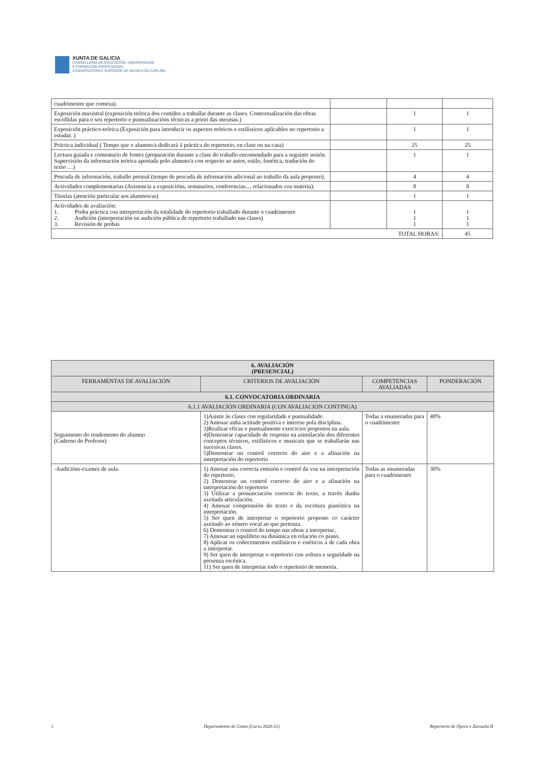XUNTA DE GALICIA
CONSELLERÍA DE EDUCACIÓN, UNIVERSIDADE
E FORMACIÓN PROFESIONAL
CONSERVATORIO SUPERIOR DE MÚSICA DA CORUÑA
| cuadrimestre que comeza). | | | |
| Exposición maxistral (exposición teórica dos contidos a traballar durante as clases. Contextualización das obras escollidas para o seu repertorio e puntualizacións técnicas a priori das mesmas.) | | 1 | 1 |
| Exposición práctico-teórica (Exposición para introducir os aspectos teóricos e estilísticos aplicables no repertorio a estudar. ) | | 1 | 1 |
| Práctica individual ( Tempo que o alumno/a dedicará á práctica do repertorio, en clase ou na casa) | | 25 | 25 |
| Lectura guiada e comentario de fontes (preparación durante a clase do traballo encomendado para a seguinte sesión. Supervisión da información teórica aportada polo alumno/a con respecto ao autor, estilo, fonética, tradución do texto …) | | 1 | 1 |
| Pescuda de información, traballo persoal (tempo de pescuda de información adicional ao traballo da aula proposto). | | 4 | 4 |
| Actividades complementarias (Asistencia a exposicións, seminarios, conferencias..., relacionados coa materia). | | 8 | 8 |
| Titorías (atención particular aos alumnos/as) | | 1 | 1 |
| Actividades de avaliación: 1. Proba práctica coa interpretación da totalidade do repertorio traballado durante o cuadrimestre 2. Audición (interpretación en audición pública de repertorio traballado nas clases) 3. Revisión de probas | | 1 1 1 | 1 1 1 |
| TOTAL HORAS: | | | 45 |
| 6. AVALIACIÓN (PRESENCIAL) | | | |
| FERRAMENTAS DE AVALIACIÓN | CRITERIOS DE AVALIACIÓN | COMPETENCIAS AVALIADAS | PONDERACIÓN |
| 6.1. CONVOCATORIA ORDINARIA | | | |
| 6.1.1 AVALIACIÓN ORDINARIA (CON AVALIACIÓN CONTINUA) | | | |
| Seguimento do rendemento do alumno (Caderno do Profesor) | 1)Asistir ás clases con regularidade e puntualidade. 2) Amosar unha actitude positiva e interese pola disciplina. 3)Realizar eficaz e puntualmente exercicios propostos na aula. 4)Demostrar capacidade de resposta na asimilación dos diferentes conceptos técnicos, estilísticos e musicais que se traballarán nas sucesivas clases. 5)Demostrar un control correcto do aire e a afinación na interpretación do repertorio | Todas a enumeradas para o cuadrimestre | 40% |
| -Audicións-exames de aula. | 1) Amosar una correcta emisión e control da voz na interpretación do repertorio. 2) Demostrar un control correcto do aire e a afinación na interpretación do repertorio 3) Utilizar a pronunciación correcta do texto, a través dunha axeitada articulación. 4) Amosar comprensión do texto e da escritura pianística na interpretación. 5) Ser quen de interpretar o repertorio proposto co carácter axeitado ao xénero vocal ao que pertenza. 6) Demostrar o control do tempo nas obras a interpretar.. 7) Amosar un equilibrio na dinámica en relación co piano. 8) Aplicar os coñecementos estilísticos e estéticos a de cada obra a interpretar. 9) Ser quen de interpretar o repertorio con soltura e seguridade na presenza escénica. 11) Ser quen de interpretar todo o repertorio de memoria. | Todas as enumeradas para o cuadrimestre | 30% |
1 Departamento de Canto (Curso 2020-21) Repertorio de Ópera e Zarzuela II